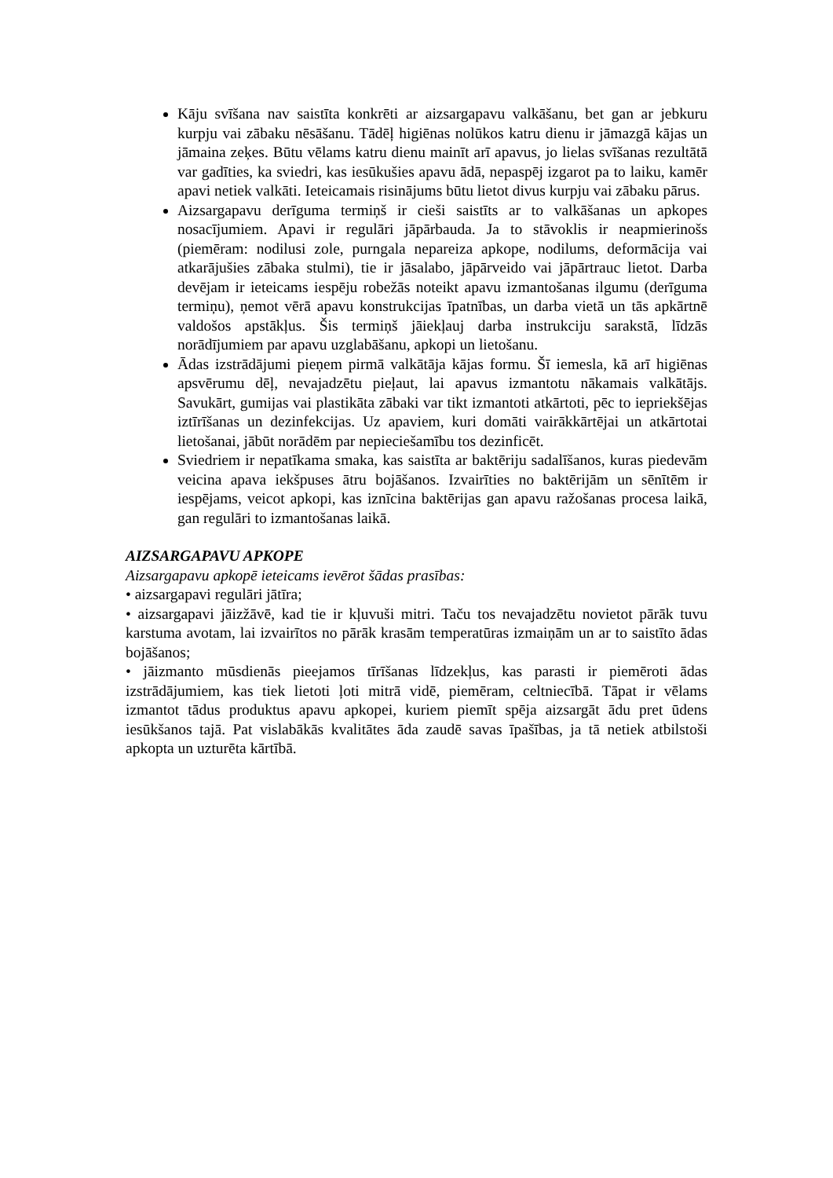Kāju svīšana nav saistīta konkrēti ar aizsargapavu valkāšanu, bet gan ar jebkuru kurpju vai zābaku nēsāšanu. Tādēļ higiēnas nolūkos katru dienu ir jāmazgā kājas un jāmaina zeķes. Būtu vēlams katru dienu mainīt arī apavus, jo lielas svīšanas rezultātā var gadīties, ka sviedri, kas iesūkušies apavu ādā, nepaspēj izgarot pa to laiku, kamēr apavi netiek valkāti. Ieteicamais risinājums būtu lietot divus kurpju vai zābaku pārus.
Aizsargapavu derīguma termiņš ir cieši saistīts ar to valkāšanas un apkopes nosacījumiem. Apavi ir regulāri jāpārbauda. Ja to stāvoklis ir neapmierinošs (piemēram: nodilusi zole, purngala nepareiza apkope, nodilums, deformācija vai atkarājušies zābaka stulmi), tie ir jāsalabo, jāpārveido vai jāpārtrauc lietot. Darba devējam ir ieteicams iespēju robežās noteikt apavu izmantošanas ilgumu (derīguma termiņu), ņemot vērā apavu konstrukcijas īpatnības, un darba vietā un tās apkārtnē valdošos apstākļus. Šis termiņš jāiekļauj darba instrukciju sarakstā, līdzās norādījumiem par apavu uzglabāšanu, apkopi un lietošanu.
Ādas izstrādājumi pieņem pirmā valkātāja kājas formu. Šī iemesla, kā arī higiēnas apsvērumu dēļ, nevajadzētu pieļaut, lai apavus izmantotu nākamais valkātājs. Savukārt, gumijas vai plastikāta zābaki var tikt izmantoti atkārtoti, pēc to iepriekšējas iztīrīšanas un dezinfekcijas. Uz apaviem, kuri domāti vairākkārtējai un atkārtotai lietošanai, jābūt norādēm par nepieciešamību tos dezinficēt.
Sviedriem ir nepatīkama smaka, kas saistīta ar baktēriju sadalīšanos, kuras piedevām veicina apava iekšpuses ātru bojāšanos. Izvairīties no baktērijām un sēnītēm ir iespējams, veicot apkopi, kas iznīcina baktērijas gan apavu ražošanas procesa laikā, gan regulāri to izmantošanas laikā.
AIZSARGAPAVU APKOPE
Aizsargapavu apkopē ieteicams ievērot šādas prasības:
• aizsargapavi regulāri jātīra;
• aizsargapavi jāizžāvē, kad tie ir kļuvuši mitri. Taču tos nevajadzētu novietot pārāk tuvu karstuma avotam, lai izvairītos no pārāk krasām temperatūras izmaiņām un ar to saistīto ādas bojāšanos;
• jāizmanto mūsdienās pieejamos tīrīšanas līdzekļus, kas parasti ir piemēroti ādas izstrādājumiem, kas tiek lietoti ļoti mitrā vidē, piemēram, celtniecībā. Tāpat ir vēlams izmantot tādus produktus apavu apkopei, kuriem piemīt spēja aizsargāt ādu pret ūdens iesūkšanos tajā. Pat vislabākās kvalitātes āda zaudē savas īpašības, ja tā netiek atbilstoši apkopta un uzturēta kārtībā.